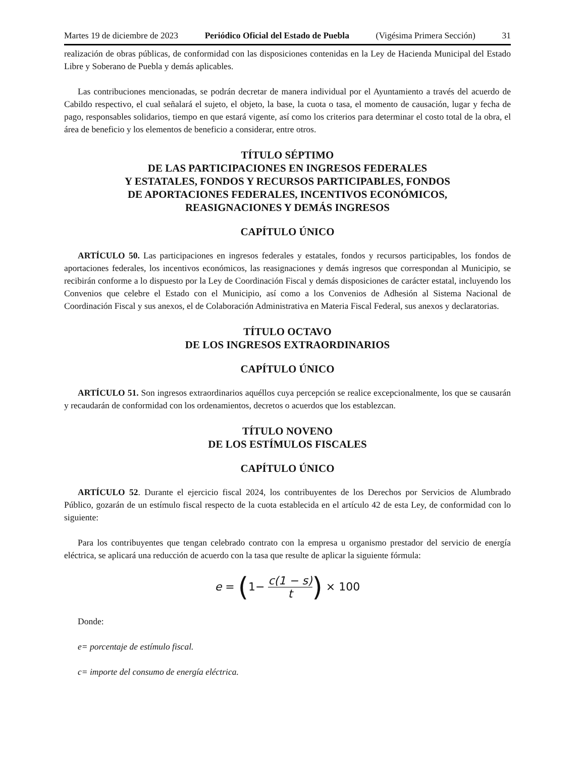Martes 19 de diciembre de 2023 Periódico Oficial del Estado de Puebla (Vigésima Primera Sección) 31
realización de obras públicas, de conformidad con las disposiciones contenidas en la Ley de Hacienda Municipal del Estado Libre y Soberano de Puebla y demás aplicables.
Las contribuciones mencionadas, se podrán decretar de manera individual por el Ayuntamiento a través del acuerdo de Cabildo respectivo, el cual señalará el sujeto, el objeto, la base, la cuota o tasa, el momento de causación, lugar y fecha de pago, responsables solidarios, tiempo en que estará vigente, así como los criterios para determinar el costo total de la obra, el área de beneficio y los elementos de beneficio a considerar, entre otros.
TÍTULO SÉPTIMO
DE LAS PARTICIPACIONES EN INGRESOS FEDERALES
Y ESTATALES, FONDOS Y RECURSOS PARTICIPABLES, FONDOS
DE APORTACIONES FEDERALES, INCENTIVOS ECONÓMICOS,
REASIGNACIONES Y DEMÁS INGRESOS
CAPÍTULO ÚNICO
ARTÍCULO 50. Las participaciones en ingresos federales y estatales, fondos y recursos participables, los fondos de aportaciones federales, los incentivos económicos, las reasignaciones y demás ingresos que correspondan al Municipio, se recibirán conforme a lo dispuesto por la Ley de Coordinación Fiscal y demás disposiciones de carácter estatal, incluyendo los Convenios que celebre el Estado con el Municipio, así como a los Convenios de Adhesión al Sistema Nacional de Coordinación Fiscal y sus anexos, el de Colaboración Administrativa en Materia Fiscal Federal, sus anexos y declaratorias.
TÍTULO OCTAVO
DE LOS INGRESOS EXTRAORDINARIOS
CAPÍTULO ÚNICO
ARTÍCULO 51. Son ingresos extraordinarios aquéllos cuya percepción se realice excepcionalmente, los que se causarán y recaudarán de conformidad con los ordenamientos, decretos o acuerdos que los establezcan.
TÍTULO NOVENO
DE LOS ESTÍMULOS FISCALES
CAPÍTULO ÚNICO
ARTÍCULO 52. Durante el ejercicio fiscal 2024, los contribuyentes de los Derechos por Servicios de Alumbrado Público, gozarán de un estímulo fiscal respecto de la cuota establecida en el artículo 42 de esta Ley, de conformidad con lo siguiente:
Para los contribuyentes que tengan celebrado contrato con la empresa u organismo prestador del servicio de energía eléctrica, se aplicará una reducción de acuerdo con la tasa que resulte de aplicar la siguiente fórmula:
e = (1− c(1 − s) t) × 100
Donde:
e= porcentaje de estímulo fiscal.
c= importe del consumo de energía eléctrica.